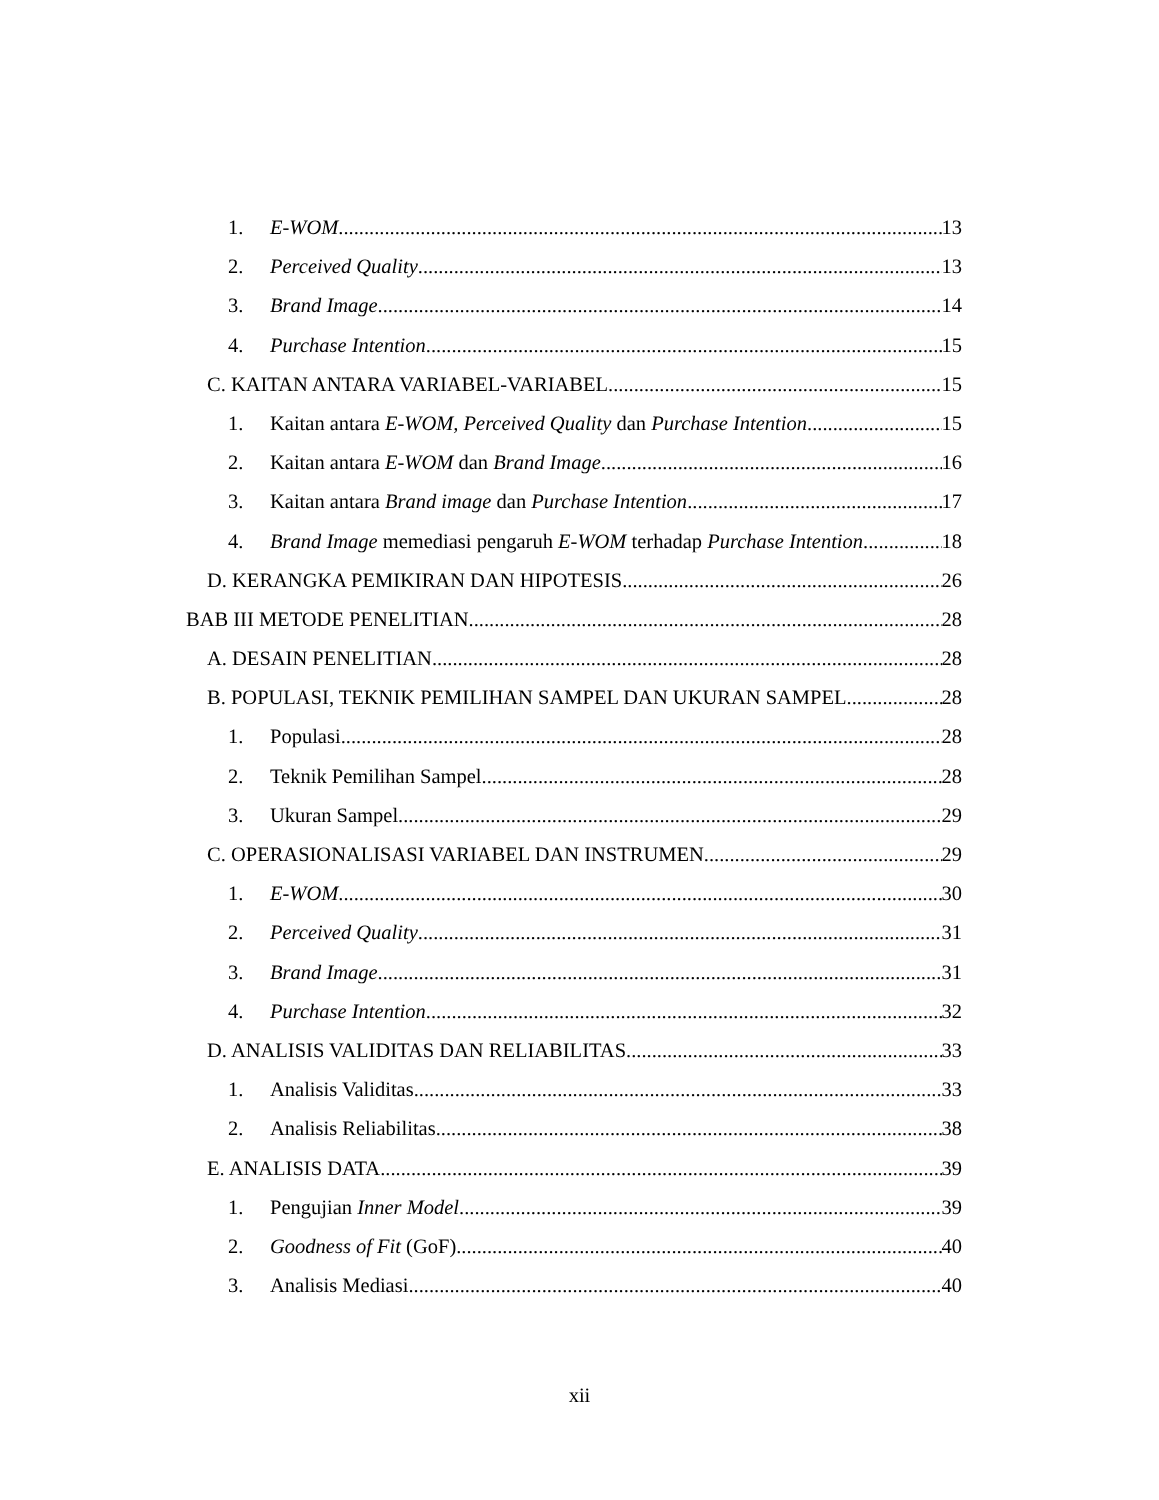1. E-WOM 13
2. Perceived Quality 13
3. Brand Image 14
4. Purchase Intention 15
C. KAITAN ANTARA VARIABEL-VARIABEL 15
1. Kaitan antara E-WOM, Perceived Quality dan Purchase Intention 15
2. Kaitan antara E-WOM dan Brand Image 16
3. Kaitan antara Brand image dan Purchase Intention 17
4. Brand Image memediasi pengaruh E-WOM terhadap Purchase Intention 18
D. KERANGKA PEMIKIRAN DAN HIPOTESIS 26
BAB III METODE PENELITIAN 28
A. DESAIN PENELITIAN 28
B. POPULASI, TEKNIK PEMILIHAN SAMPEL DAN UKURAN SAMPEL 28
1. Populasi 28
2. Teknik Pemilihan Sampel 28
3. Ukuran Sampel 29
C. OPERASIONALISASI VARIABEL DAN INSTRUMEN 29
1. E-WOM 30
2. Perceived Quality 31
3. Brand Image 31
4. Purchase Intention 32
D. ANALISIS VALIDITAS DAN RELIABILITAS 33
1. Analisis Validitas 33
2. Analisis Reliabilitas 38
E. ANALISIS DATA 39
1. Pengujian Inner Model 39
2. Goodness of Fit (GoF) 40
3. Analisis Mediasi 40
xii